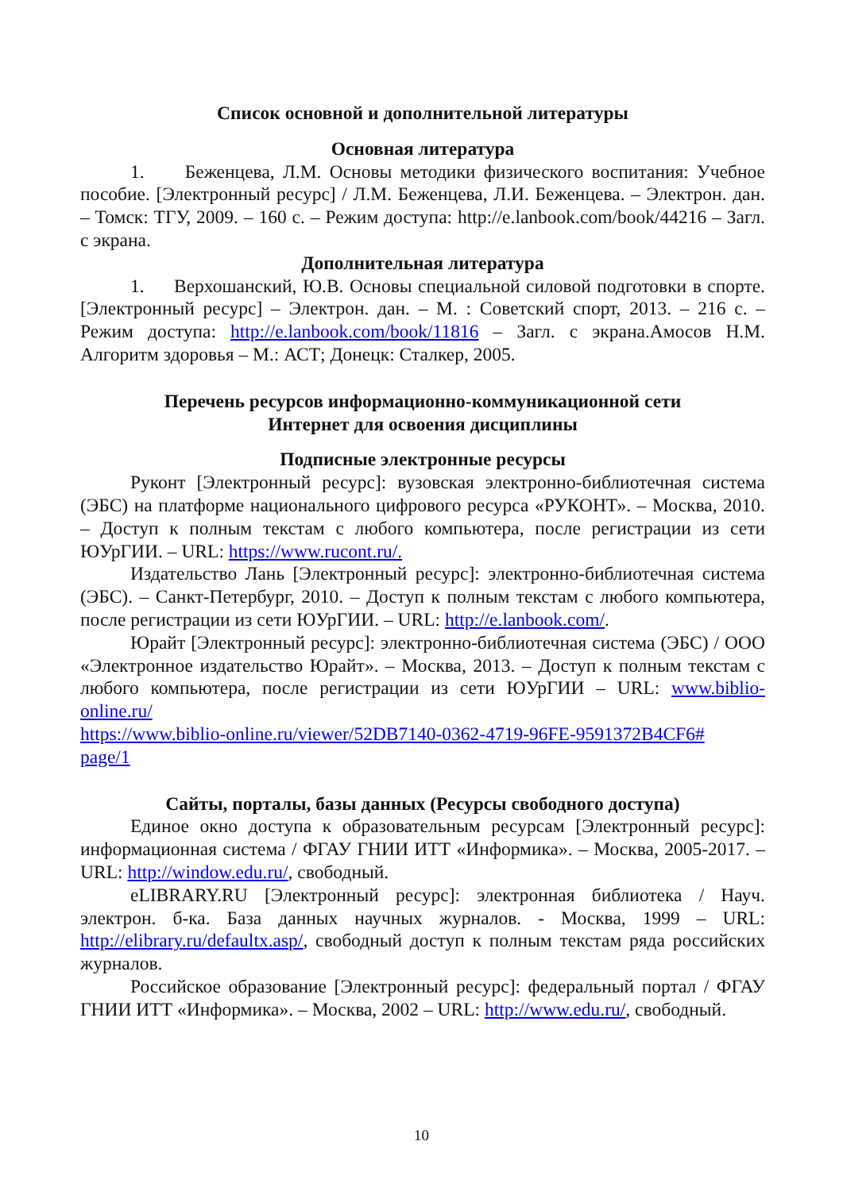Список основной и дополнительной литературы
Основная литература
1. Беженцева, Л.М. Основы методики физического воспитания: Учебное пособие. [Электронный ресурс] / Л.М. Беженцева, Л.И. Беженцева. – Электрон. дан. – Томск: ТГУ, 2009. – 160 с. – Режим доступа: http://e.lanbook.com/book/44216 – Загл. с экрана.
Дополнительная литература
1. Верхошанский, Ю.В. Основы специальной силовой подготовки в спорте. [Электронный ресурс] – Электрон. дан. – М. : Советский спорт, 2013. – 216 с. – Режим доступа: http://e.lanbook.com/book/11816 – Загл. с экрана.Амосов Н.М. Алгоритм здоровья – М.: АСТ; Донецк: Сталкер, 2005.
Перечень ресурсов информационно-коммуникационной сети
Интернет для освоения дисциплины
Подписные электронные ресурсы
Руконт [Электронный ресурс]: вузовская электронно-библиотечная система (ЭБС) на платформе национального цифрового ресурса «РУКОНТ». – Москва, 2010. – Доступ к полным текстам с любого компьютера, после регистрации из сети ЮУрГИИ. – URL: https://www.rucont.ru/.
Издательство Лань [Электронный ресурс]: электронно-библиотечная система (ЭБС). – Санкт-Петербург, 2010. – Доступ к полным текстам с любого компьютера, после регистрации из сети ЮУрГИИ. – URL: http://e.lanbook.com/.
Юрайт [Электронный ресурс]: электронно-библиотечная система (ЭБС) / ООО «Электронное издательство Юрайт». – Москва, 2013. – Доступ к полным текстам с любого компьютера, после регистрации из сети ЮУрГИИ – URL: www.biblio-online.ru/
https://www.biblio-online.ru/viewer/52DB7140-0362-4719-96FE-9591372B4CF6#
page/1
Сайты, порталы, базы данных (Ресурсы свободного доступа)
Единое окно доступа к образовательным ресурсам [Электронный ресурс]: информационная система / ФГАУ ГНИИ ИТТ «Информика». – Москва, 2005-2017. – URL: http://window.edu.ru/, свободный.
eLIBRARY.RU [Электронный ресурс]: электронная библиотека / Науч. электрон. б-ка. База данных научных журналов. - Москва, 1999 – URL: http://elibrary.ru/defaultx.asp/, свободный доступ к полным текстам ряда российских журналов.
Российское образование [Электронный ресурс]: федеральный портал / ФГАУ ГНИИ ИТТ «Информика». – Москва, 2002 – URL: http://www.edu.ru/, свободный.
10